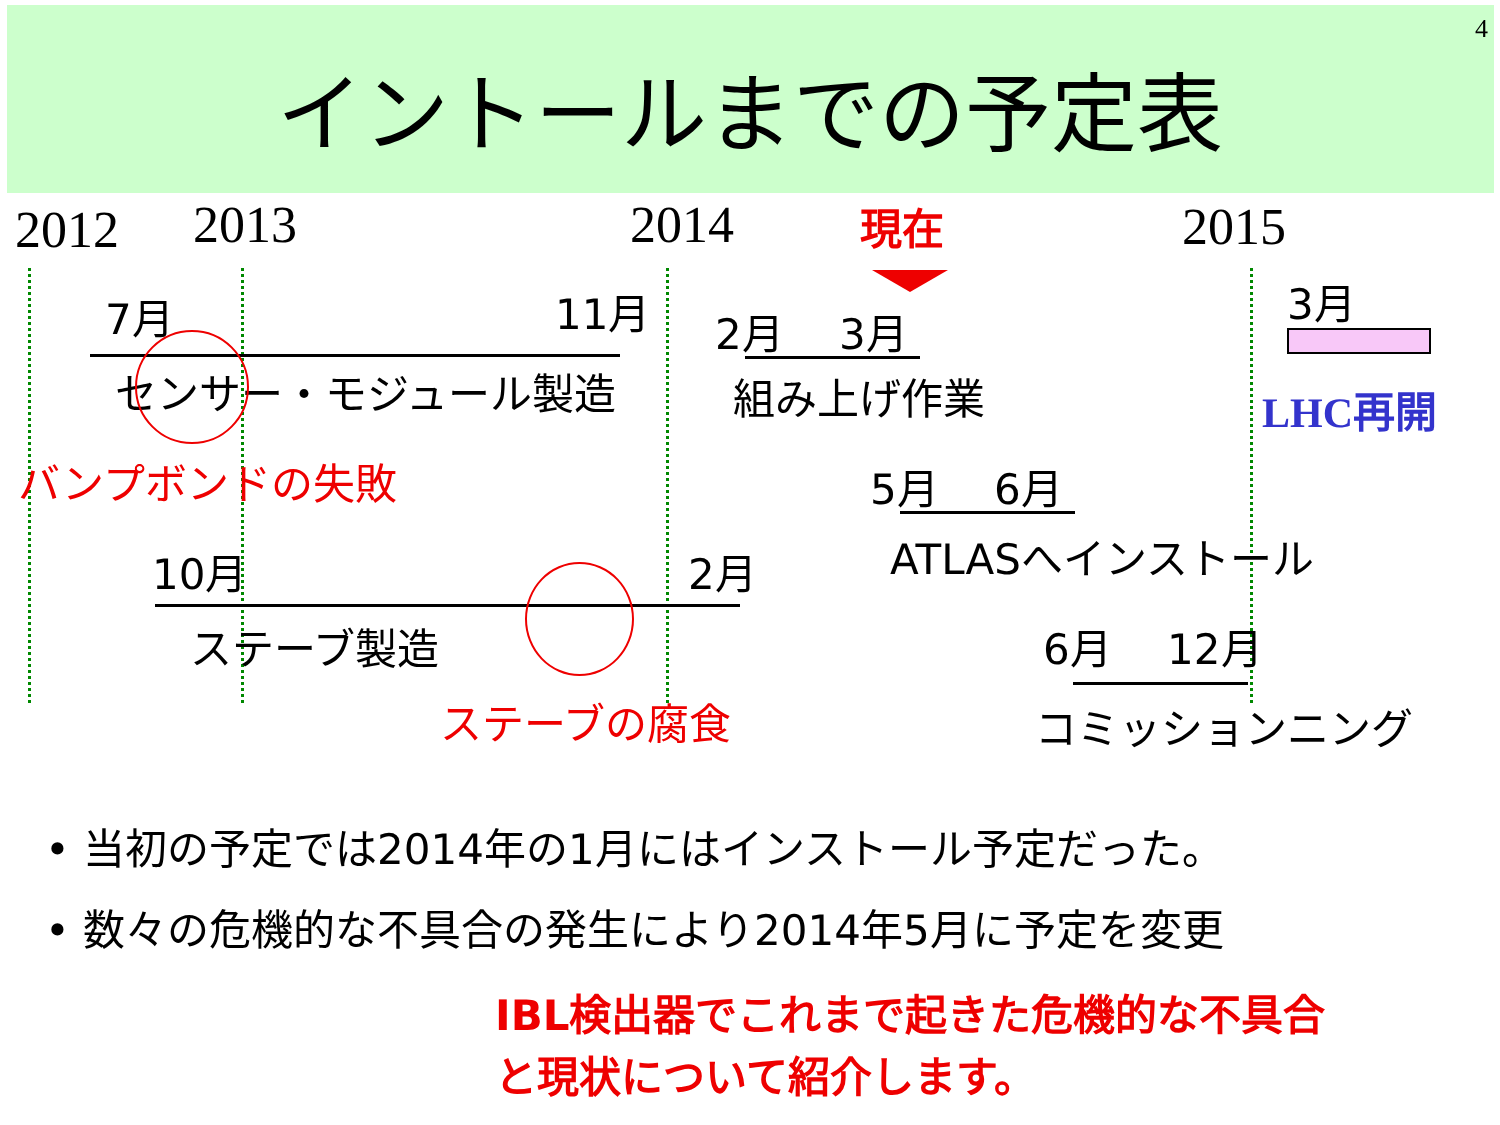4
イントールまでの予定表
2012 2013 2014 現在 2015
7月 11月
センサー・モジュール製造
バンプボンドの失敗
2月 　3月
組み上げ作業
3月
LHC再開
5月 　6月
ATLASへインストール
10月 2月
ステーブ製造
ステーブの腐食
6月 　12月
コミッションニング
• 当初の予定では2014年の1月にはインストール予定だった。
• 数々の危機的な不具合の発生により2014年5月に予定を変更
IBL検出器でこれまで起きた危機的な不具合
と現状について紹介します。